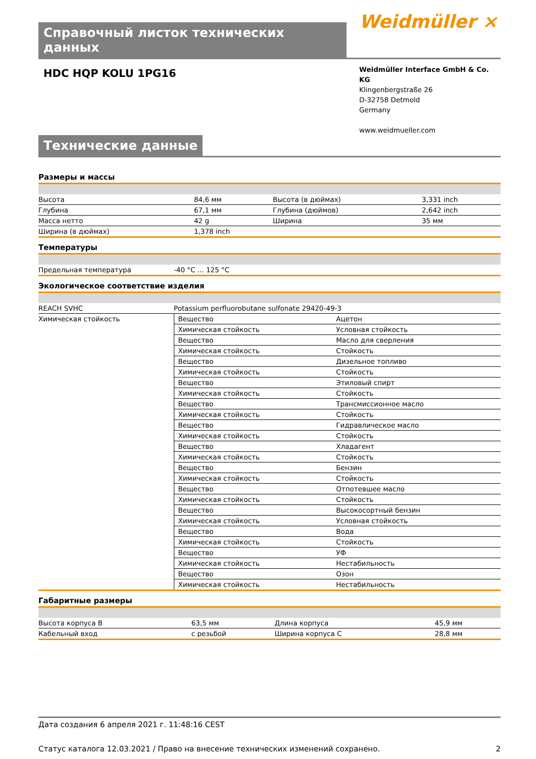Справочный листок технических данных
Weidmüller ⨯
HDC HQP KOLU 1PG16
Weidmüller Interface GmbH & Co. KG
Klingenbergstraße 26
D-32758 Detmold
Germany
www.weidmueller.com
Технические данные
Размеры и массы
| Высота | 84,6 мм | | Высота (в дюймах) | 3,331 inch |
| Глубина | 67,1 мм | | Глубина (дюймов) | 2,642 inch |
| Масса нетто | 42 g | | Ширина | 35 мм |
| Ширина (в дюймах) | 1,378 inch | | | |
Температуры
| Предельная температура | -40 °C ... 125 °C |
Экологическое соответствие изделия
| REACH SVHC | Potassium perfluorobutane sulfonate 29420-49-3 |
| Химическая стойкость | / Вещество / Ацетон / / Химическая стойкость / Условная стойкость / / Вещество / Масло для сверления / / Химическая стойкость / Стойкость / / Вещество / Дизельное топливо / / Химическая стойкость / Стойкость / / Вещество / Этиловый спирт / / Химическая стойкость / Стойкость / / Вещество / Трансмиссионное масло / / Химическая стойкость / Стойкость / / Вещество / Гидравлическое масло / / Химическая стойкость / Стойкость / / Вещество / Хладагент / / Химическая стойкость / Стойкость / / Вещество / Бензин / / Химическая стойкость / Стойкость / / Вещество / Отпотевшее масло / / Химическая стойкость / Стойкость / / Вещество / Высокосортный бензин / / Химическая стойкость / Условная стойкость / / Вещество / Вода / / Химическая стойкость / Стойкость / / Вещество / УФ / / Химическая стойкость / Нестабильность / / Вещество / Озон / / Химическая стойкость / Нестабильность / |
Габаритные размеры
| Высота корпуса B | 63,5 мм | | Длина корпуса | 45,9 мм |
| Кабельный вход | с резьбой | | Ширина корпуса C | 28,8 мм |
Дата создания 6 апреля 2021 г. 11:48:16 CEST
Статус каталога 12.03.2021 / Право на внесение технических изменений сохранено. 2